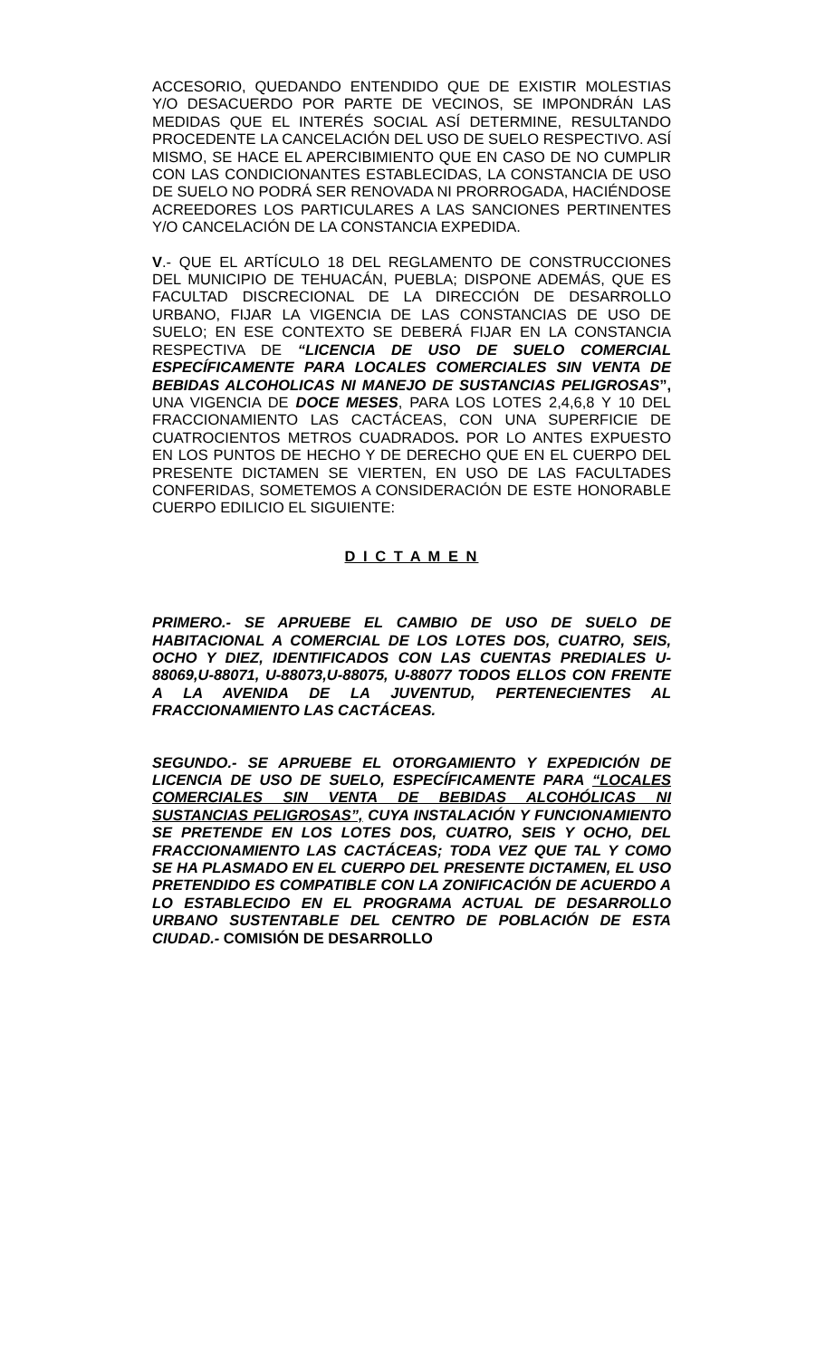ACCESORIO, QUEDANDO ENTENDIDO QUE DE EXISTIR MOLESTIAS Y/O DESACUERDO POR PARTE DE VECINOS, SE IMPONDRÁN LAS MEDIDAS QUE EL INTERÉS SOCIAL ASÍ DETERMINE, RESULTANDO PROCEDENTE LA CANCELACIÓN DEL USO DE SUELO RESPECTIVO. ASÍ MISMO, SE HACE EL APERCIBIMIENTO QUE EN CASO DE NO CUMPLIR CON LAS CONDICIONANTES ESTABLECIDAS, LA CONSTANCIA DE USO DE SUELO NO PODRÁ SER RENOVADA NI PRORROGADA, HACIÉNDOSE ACREEDORES LOS PARTICULARES A LAS SANCIONES PERTINENTES Y/O CANCELACIÓN DE LA CONSTANCIA EXPEDIDA.
V.- QUE EL ARTÍCULO 18 DEL REGLAMENTO DE CONSTRUCCIONES DEL MUNICIPIO DE TEHUACÁN, PUEBLA; DISPONE ADEMÁS, QUE ES FACULTAD DISCRECIONAL DE LA DIRECCIÓN DE DESARROLLO URBANO, FIJAR LA VIGENCIA DE LAS CONSTANCIAS DE USO DE SUELO; EN ESE CONTEXTO SE DEBERÁ FIJAR EN LA CONSTANCIA RESPECTIVA DE “LICENCIA DE USO DE SUELO COMERCIAL ESPECÍFICAMENTE PARA LOCALES COMERCIALES SIN VENTA DE BEBIDAS ALCOHOLICAS NI MANEJO DE SUSTANCIAS PELIGROSAS”, UNA VIGENCIA DE DOCE MESES, PARA LOS LOTES 2,4,6,8 Y 10 DEL FRACCIONAMIENTO LAS CACTÁCEAS, CON UNA SUPERFICIE DE CUATROCIENTOS METROS CUADRADOS. POR LO ANTES EXPUESTO EN LOS PUNTOS DE HECHO Y DE DERECHO QUE EN EL CUERPO DEL PRESENTE DICTAMEN SE VIERTEN, EN USO DE LAS FACULTADES CONFERIDAS, SOMETEMOS A CONSIDERACIÓN DE ESTE HONORABLE CUERPO EDILICIO EL SIGUIENTE:
D I C T A M E N
PRIMERO.- SE APRUEBE EL CAMBIO DE USO DE SUELO DE HABITACIONAL A COMERCIAL DE LOS LOTES DOS, CUATRO, SEIS, OCHO Y DIEZ, IDENTIFICADOS CON LAS CUENTAS PREDIALES U-88069,U-88071, U-88073,U-88075, U-88077 TODOS ELLOS CON FRENTE A LA AVENIDA DE LA JUVENTUD, PERTENECIENTES AL FRACCIONAMIENTO LAS CACTÁCEAS.
SEGUNDO.- SE APRUEBE EL OTORGAMIENTO Y EXPEDICIÓN DE LICENCIA DE USO DE SUELO, ESPECÍFICAMENTE PARA “LOCALES COMERCIALES SIN VENTA DE BEBIDAS ALCOHÓLICAS NI SUSTANCIAS PELIGROSAS”, CUYA INSTALACIÓN Y FUNCIONAMIENTO SE PRETENDE EN LOS LOTES DOS, CUATRO, SEIS Y OCHO, DEL FRACCIONAMIENTO LAS CACTÁCEAS; TODA VEZ QUE TAL Y COMO SE HA PLASMADO EN EL CUERPO DEL PRESENTE DICTAMEN, EL USO PRETENDIDO ES COMPATIBLE CON LA ZONIFICACIÓN DE ACUERDO A LO ESTABLECIDO EN EL PROGRAMA ACTUAL DE DESARROLLO URBANO SUSTENTABLE DEL CENTRO DE POBLACIÓN DE ESTA CIUDAD.- COMISIÓN DE DESARROLLO